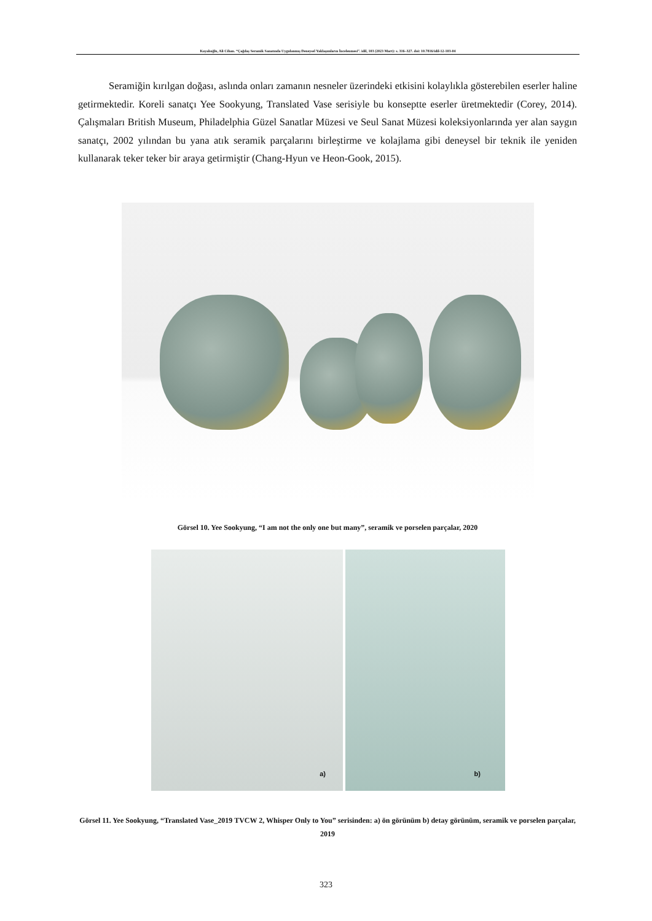Kayalıoğlu, Ali Cihan. “Çağdaş Seramik Sanatında Uygulanmış Deneysel Yaklaşımların İncelenmesi”. idil, 103 (2023 Mart): s. 316–327. doi: 10.7816/idil-12-103-04
Seramiğin kırılgan doğası, aslında onları zamanın nesneler üzerindeki etkisini kolaylıkla gösterebilen eserler haline getirmektedir. Koreli sanatçı Yee Sookyung, Translated Vase serisiyle bu konseptte eserler üretmektedir (Corey, 2014). Çalışmaları British Museum, Philadelphia Güzel Sanatlar Müzesi ve Seul Sanat Müzesi koleksiyonlarında yer alan saygın sanatçı, 2002 yılından bu yana atık seramik parçalarını birleştirme ve kolajlama gibi deneysel bir teknik ile yeniden kullanarak teker teker bir araya getirmiştir (Chang-Hyun ve Heon-Gook, 2015).
Görsel 10. Yee Sookyung, “I am not the only one but many”, seramik ve porselen parçalar, 2020
a) b)
Görsel 11. Yee Sookyung, “Translated Vase_2019 TVCW 2, Whisper Only to You” serisinden: a) ön görünüm b) detay görünüm, seramik ve porselen parçalar, 2019
323